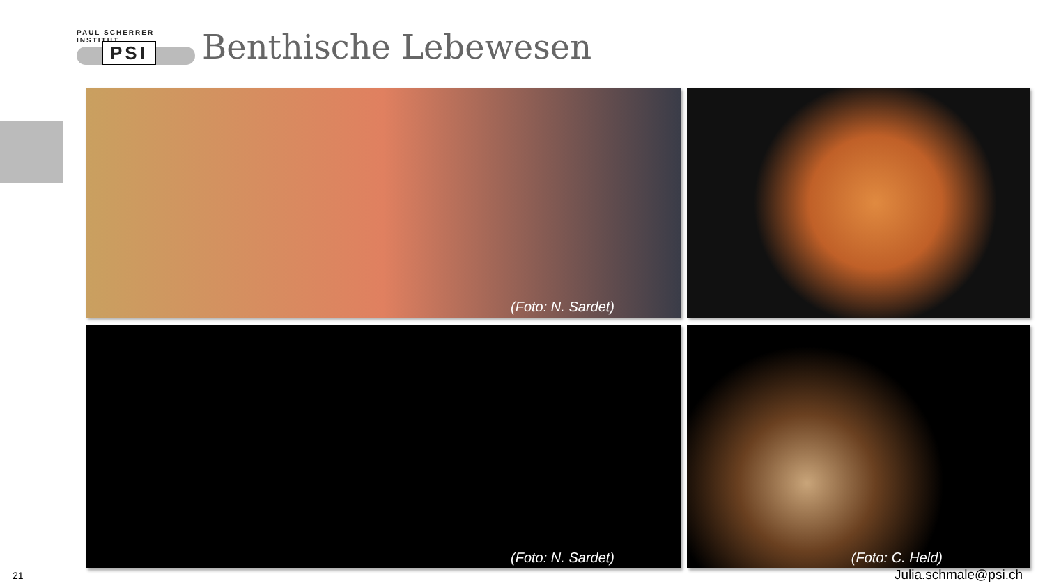PAUL SCHERRER INSTITUT
PSI
Benthische Lebewesen
(Foto: N. Sardet)
(Foto: N. Sardet)
(Foto: C. Held)
21 Julia.schmale@psi.ch